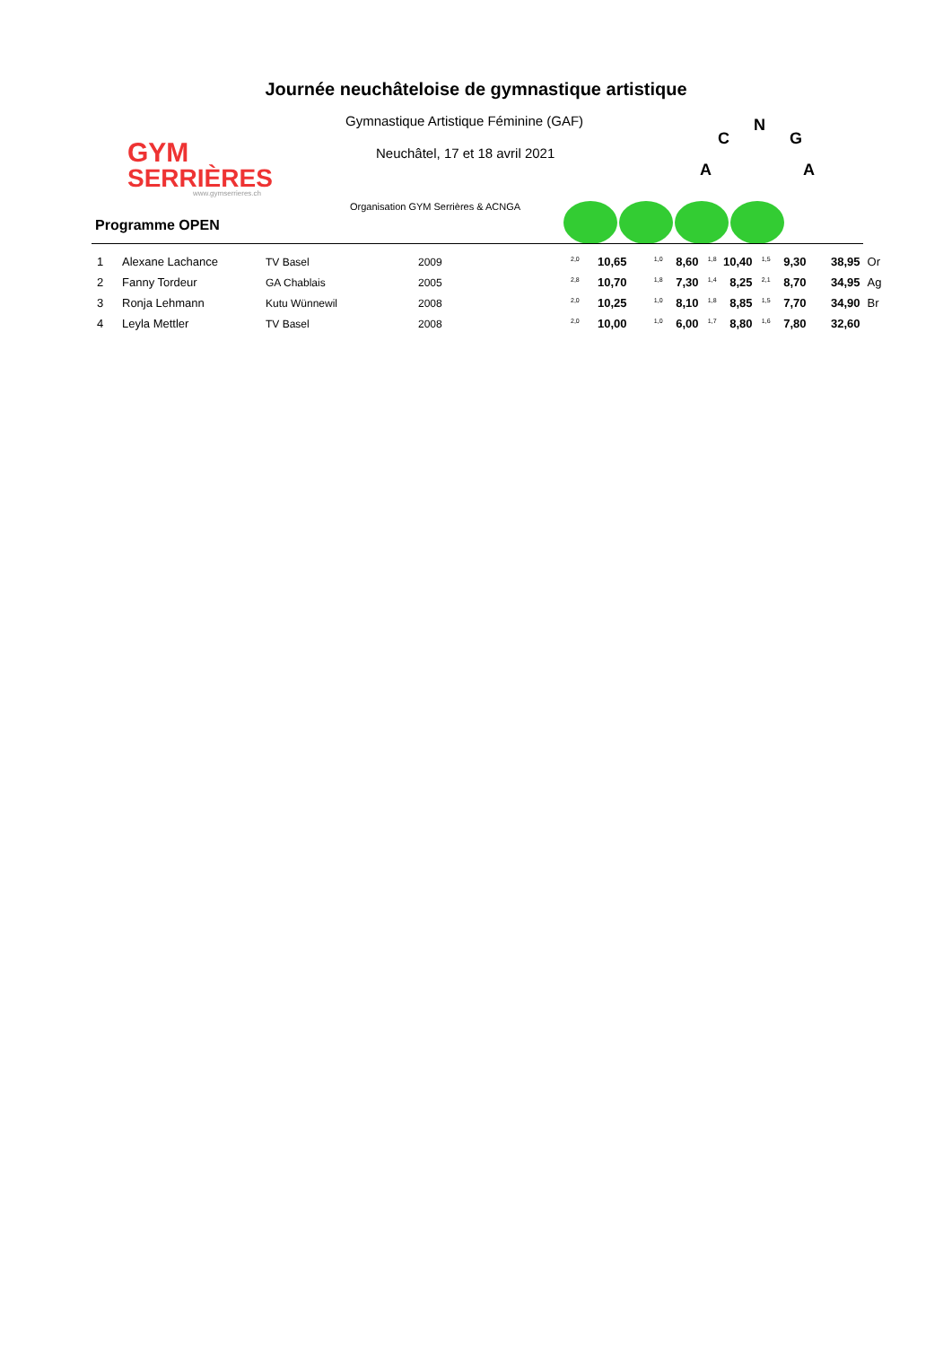GYM
SERRIÈRES
www.gymserrieres.ch
Journée neuchâteloise de gymnastique artistique
Gymnastique Artistique Féminine (GAF)
Neuchâtel, 17 et 18 avril 2021
N
C
G
A
A
Organisation GYM Serrières & ACNGA
Programme OPEN
| 1 | Alexane Lachance | TV Basel | 2009 | <sup>2,0</sup> | 10,65 | <sup>1,0</sup> | 8,60 | <sup>1,8</sup> | 10,40 | <sup>1,5</sup> | 9,30 | 38,95 | Or |
| 2 | Fanny Tordeur | GA Chablais | 2005 | <sup>2,8</sup> | 10,70 | <sup>1,8</sup> | 7,30 | <sup>1,4</sup> | 8,25 | <sup>2,1</sup> | 8,70 | 34,95 | Ag |
| 3 | Ronja Lehmann | Kutu Wünnewil | 2008 | <sup>2,0</sup> | 10,25 | <sup>1,0</sup> | 8,10 | <sup>1,8</sup> | 8,85 | <sup>1,5</sup> | 7,70 | 34,90 | Br |
| 4 | Leyla Mettler | TV Basel | 2008 | <sup>2,0</sup> | 10,00 | <sup>1,0</sup> | 6,00 | <sup>1,7</sup> | 8,80 | <sup>1,6</sup> | 7,80 | 32,60 | |